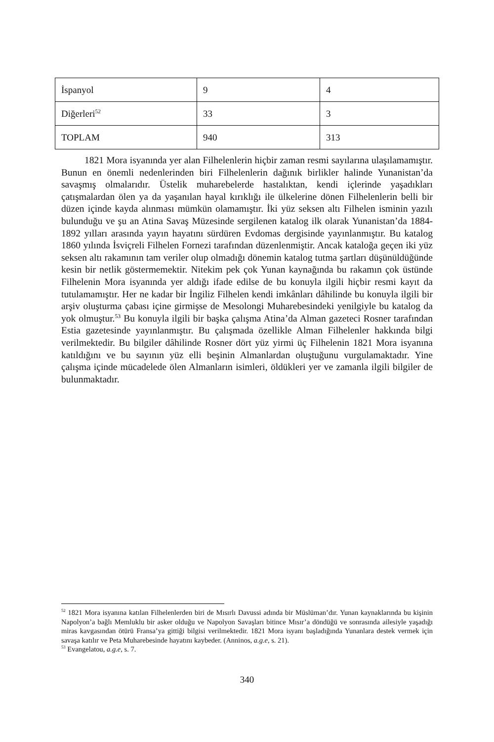| İspanyol | 9 | 4 |
| Diğerleri<sup>52</sup> | 33 | 3 |
| TOPLAM | 940 | 313 |
1821 Mora isyanında yer alan Filhelenlerin hiçbir zaman resmi sayılarına ulaşılamamıştır. Bunun en önemli nedenlerinden biri Filhelenlerin dağınık birlikler halinde Yunanistan’da savaşmış olmalarıdır. Üstelik muharebelerde hastalıktan, kendi içlerinde yaşadıkları çatışmalardan ölen ya da yaşanılan hayal kırıklığı ile ülkelerine dönen Filhelenlerin belli bir düzen içinde kayda alınması mümkün olamamıştır. İki yüz seksen altı Filhelen isminin yazılı bulunduğu ve şu an Atina Savaş Müzesinde sergilenen katalog ilk olarak Yunanistan’da 1884-1892 yılları arasında yayın hayatını sürdüren Evdomas dergisinde yayınlanmıştır. Bu katalog 1860 yılında İsviçreli Filhelen Fornezi tarafından düzenlenmiştir. Ancak kataloğa geçen iki yüz seksen altı rakamının tam veriler olup olmadığı dönemin katalog tutma şartları düşünüldüğünde kesin bir netlik göstermemektir. Nitekim pek çok Yunan kaynağında bu rakamın çok üstünde Filhelenin Mora isyanında yer aldığı ifade edilse de bu konuyla ilgili hiçbir resmi kayıt da tutulamamıştır. Her ne kadar bir İngiliz Filhelen kendi imkânları dâhilinde bu konuyla ilgili bir arşiv oluşturma çabası içine girmişse de Mesolongi Muharebesindeki yenilgiyle bu katalog da yok olmuştur.<sup>53</sup> Bu konuyla ilgili bir başka çalışma Atina’da Alman gazeteci Rosner tarafından Estia gazetesinde yayınlanmıştır. Bu çalışmada özellikle Alman Filhelenler hakkında bilgi verilmektedir. Bu bilgiler dâhilinde Rosner dört yüz yirmi üç Filhelenin 1821 Mora isyanına katıldığını ve bu sayının yüz elli beşinin Almanlardan oluştuğunu vurgulamaktadır. Yine çalışma içinde mücadelede ölen Almanların isimleri, öldükleri yer ve zamanla ilgili bilgiler de bulunmaktadır.
<sup>52</sup> 1821 Mora isyanına katılan Filhelenlerden biri de Mısırlı Davussi adında bir Müslüman’dır. Yunan kaynaklarında bu kişinin Napolyon’a bağlı Memluklu bir asker olduğu ve Napolyon Savaşları bitince Mısır’a döndüğü ve sonrasında ailesiyle yaşadığı miras kavgasından ötürü Fransa’ya gittiği bilgisi verilmektedir. 1821 Mora isyanı başladığında Yunanlara destek vermek için savaşa katılır ve Peta Muharebesinde hayatını kaybeder. (Anninos, a.g.e, s. 21).
<sup>53</sup> Evangelatou, a.g.e, s. 7.
340